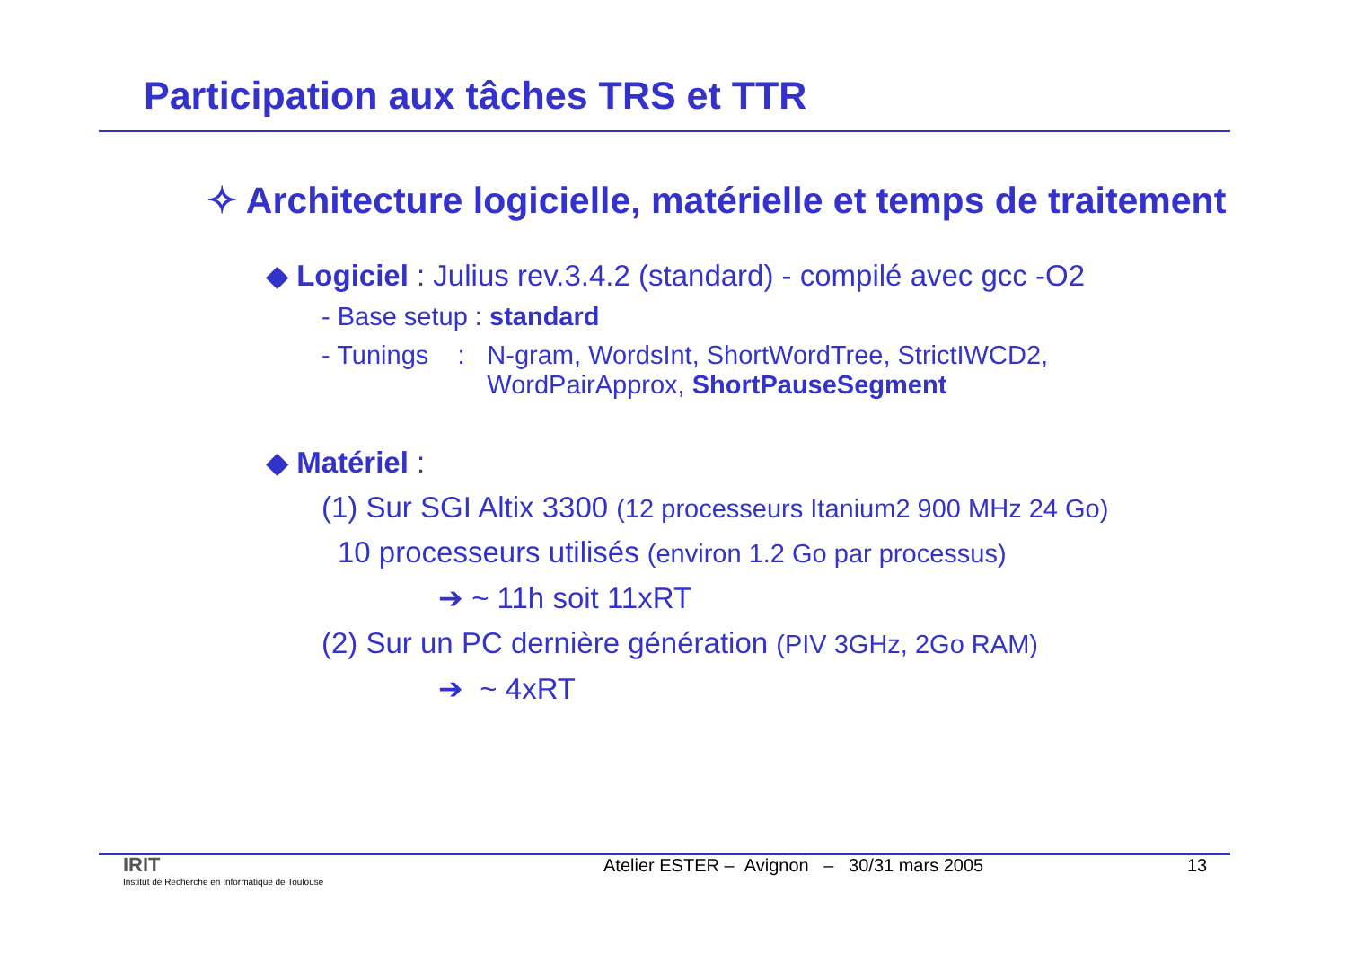Participation aux tâches TRS et TTR
✧ Architecture logicielle, matérielle et temps de traitement
◆ Logiciel : Julius rev.3.4.2 (standard) - compilé avec gcc -O2
- Base setup : standard
- Tunings : N-gram, WordsInt, ShortWordTree, StrictIWCD2, WordPairApprox, ShortPauseSegment
◆ Matériel :
(1) Sur SGI Altix 3300 (12 processeurs Itanium2 900 MHz 24 Go)
10 processeurs utilisés (environ 1.2 Go par processus)
➔ ~ 11h soit 11xRT
(2) Sur un PC dernière génération (PIV 3GHz, 2Go RAM)
➔ ~ 4xRT
IRIT
Institut de Recherche en Informatique de Toulouse
Atelier ESTER – Avignon – 30/31 mars 2005
13